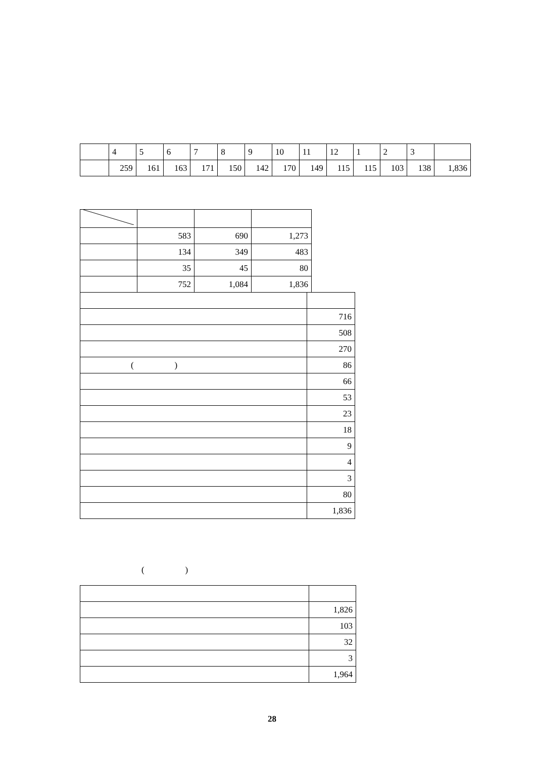| | 4 | 5 | 6 | 7 | 8 | 9 | 10 | 11 | 12 | 1 | 2 | 3 | |
| | 259 | 161 | 163 | 171 | 150 | 142 | 170 | 149 | 115 | 115 | 103 | 138 | 1,836 |
| | 583 | 690 | 1,273 |
| | 134 | 349 | 483 |
| | 35 | 45 | 80 |
| | 752 | 1,084 | 1,836 |
| | 716 |
| | 508 |
| | 270 |
| ( ) | 86 |
| | 66 |
| | 53 |
| | 23 |
| | 18 |
| | 9 |
| | 4 |
| | 3 |
| | 80 |
| | 1,836 |
( )
| | 1,826 |
| | 103 |
| | 32 |
| | 3 |
| | 1,964 |
28